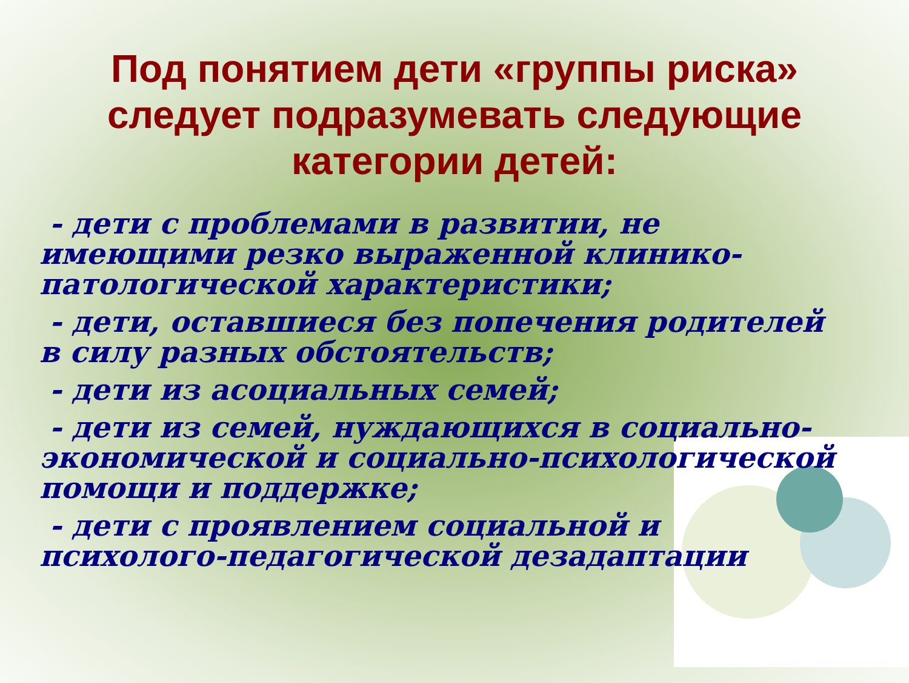Под понятием дети «группы риска» следует подразумевать следующие категории детей:
- дети с проблемами в развитии, не имеющими резко выраженной клинико-патологической характеристики;
- дети, оставшиеся без попечения родителей в силу разных обстоятельств;
- дети из асоциальных семей;
- дети из семей, нуждающихся в социально-экономической и социально-психологической помощи и поддержке;
- дети с проявлением социальной и психолого-педагогической дезадаптации